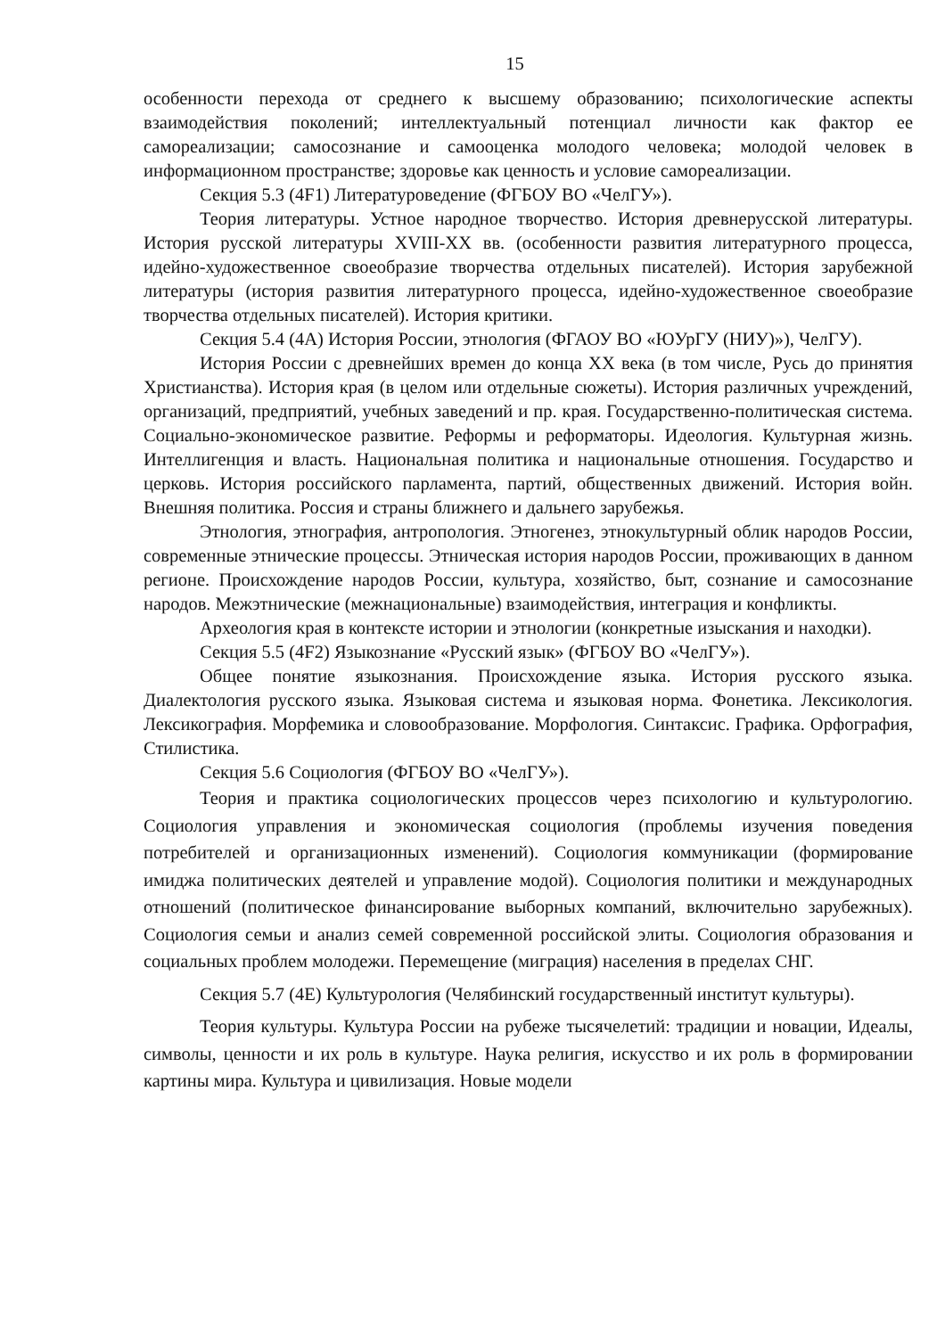15
особенности перехода от среднего к высшему образованию; психологические аспекты взаимодействия поколений; интеллектуальный потенциал личности как фактор ее самореализации; самосознание и самооценка молодого человека; молодой человек в информационном пространстве; здоровье как ценность и условие самореализации.
Секция 5.3 (4F1) Литературоведение (ФГБОУ ВО «ЧелГУ»).
Теория литературы. Устное народное творчество. История древнерусской литературы. История русской литературы XVIII-XX вв. (особенности развития литературного процесса, идейно-художественное своеобразие творчества отдельных писателей). История зарубежной литературы (история развития литературного процесса, идейно-художественное своеобразие творчества отдельных писателей). История критики.
Секция 5.4 (4А) История России, этнология (ФГАОУ ВО «ЮУрГУ (НИУ)»), ЧелГУ).
История России с древнейших времен до конца XX века (в том числе, Русь до принятия Христианства). История края (в целом или отдельные сюжеты). История различных учреждений, организаций, предприятий, учебных заведений и пр. края. Государственно-политическая система. Социально-экономическое развитие. Реформы и реформаторы. Идеология. Культурная жизнь. Интеллигенция и власть. Национальная политика и национальные отношения. Государство и церковь. История российского парламента, партий, общественных движений. История войн. Внешняя политика. Россия и страны ближнего и дальнего зарубежья.
Этнология, этнография, антропология. Этногенез, этнокультурный облик народов России, современные этнические процессы. Этническая история народов России, проживающих в данном регионе. Происхождение народов России, культура, хозяйство, быт, сознание и самосознание народов. Межэтнические (межнациональные) взаимодействия, интеграция и конфликты.
Археология края в контексте истории и этнологии (конкретные изыскания и находки).
Секция 5.5 (4F2) Языкознание «Русский язык» (ФГБОУ ВО «ЧелГУ»).
Общее понятие языкознания. Происхождение языка. История русского языка. Диалектология русского языка. Языковая система и языковая норма. Фонетика. Лексикология. Лексикография. Морфемика и словообразование. Морфология. Синтаксис. Графика. Орфография, Стилистика.
Секция 5.6 Социология (ФГБОУ ВО «ЧелГУ»).
Теория и практика социологических процессов через психологию и культурологию. Социология управления и экономическая социология (проблемы изучения поведения потребителей и организационных изменений). Социология коммуникации (формирование имиджа политических деятелей и управление модой). Социология политики и международных отношений (политическое финансирование выборных компаний, включительно зарубежных). Социология семьи и анализ семей современной российской элиты. Социология образования и социальных проблем молодежи. Перемещение (миграция) населения в пределах СНГ.
Секция 5.7 (4Е) Культурология (Челябинский государственный институт культуры).
Теория культуры. Культура России на рубеже тысячелетий: традиции и новации, Идеалы, символы, ценности и их роль в культуре. Наука религия, искусство и их роль в формировании картины мира. Культура и цивилизация. Новые модели